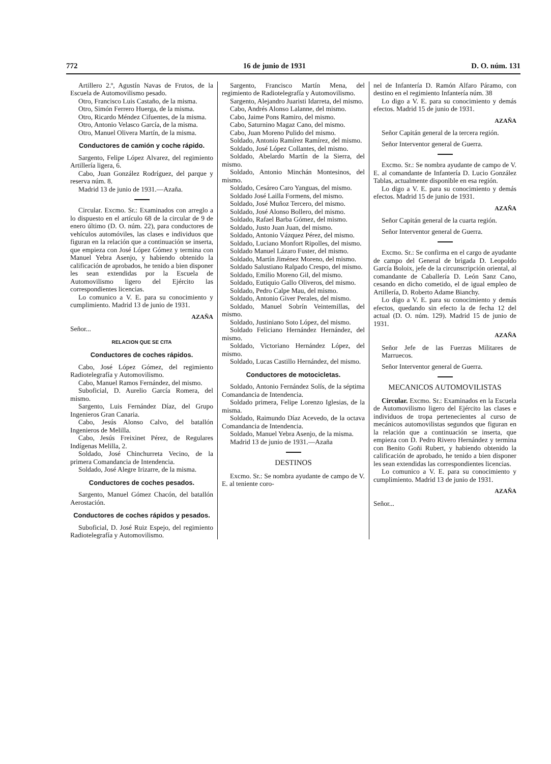772 16 de junio de 1931 D. O. núm. 131
Artillero 2.º, Agustín Navas de Frutos, de la Escuela de Automovilismo pesado.
Otro, Francisco Luis Castaño, de la misma.
Otro, Simón Ferrero Huerga, de la misma.
Otro, Ricardo Méndez Cifuentes, de la misma.
Otro, Antonio Velasco García, de la misma.
Otro, Manuel Olivera Martín, de la misma.
Conductores de camión y coche rápido.
Sargento, Felipe López Alvarez, del regimiento Artillería ligera, 6.
Cabo, Juan González Rodríguez, del parque y reserva núm. 8.
Madrid 13 de junio de 1931.—Azaña.
Circular. Excmo. Sr.: Examinados con arreglo a lo dispuesto en el artículo 68 de la circular de 9 de enero último (D. O. núm. 22), para conductores de vehículos automóviles, las clases e individuos que figuran en la relación que a continuación se inserta, que empieza con José López Gómez y termina con Manuel Yebra Asenjo, y habiendo obtenido la calificación de aprobados, he tenido a bien disponer les sean extendidas por la Escuela de Automovilismo ligero del Ejército las correspondientes licencias.
Lo comunico a V. E. para su conocimiento y cumplimiento. Madrid 13 de junio de 1931.
AZAÑA
Señor...
RELACION QUE SE CITA
Conductores de coches rápidos.
Cabo, José López Gómez, del regimiento Radiotelegrafía y Automovilismo.
Cabo, Manuel Ramos Fernández, del mismo.
Suboficial, D. Aurelio García Romera, del mismo.
Sargento, Luis Fernández Díaz, del Grupo Ingenieros Gran Canaria.
Cabo, Jesús Alonso Calvo, del batallón Ingenieros de Melilla.
Cabo, Jesús Freixinet Pérez, de Regulares Indígenas Melilla, 2.
Soldado, José Chinchurreta Vecino, de la primera Comandancia de Intendencia.
Soldado, José Alegre Irizarre, de la misma.
Conductores de coches pesados.
Sargento, Manuel Gómez Chacón, del batallón Aerostación.
Conductores de coches rápidos y pesados.
Suboficial, D. José Ruiz Espejo, del regimiento Radiotelegrafía y Automovilismo.
Sargento, Francisco Martín Mena, del regimiento de Radiotelegrafía y Automovilismo.
Sargento, Alejandro Juaristi Idarreta, del mismo.
Cabo, Andrés Alonso Lalanne, del mismo.
Cabo, Jaime Pons Ramiro, del mismo.
Cabo, Saturnino Magaz Cano, del mismo.
Cabo, Juan Moreno Pulido del mismo.
Soldado, Antonio Ramírez Ramírez, del mismo.
Soldado, José López Collantes, del mismo.
Soldado, Abelardo Martín de la Sierra, del mismo.
Soldado, Antonio Minchán Montesinos, del mismo.
Soldado, Cesáreo Caro Yanguas, del mismo.
Soldado José Lailla Formens, del mismo.
Soldado, José Muñoz Tercero, del mismo.
Soldado, José Alonso Bollero, del mismo.
Soldado, Rafael Barba Gómez, del mismo.
Soldado, Justo Juan Juan, del mismo.
Soldado, Antonio Vázquez Pérez, del mismo.
Soldado, Luciano Monfort Ripolles, del mismo.
Soldado Manuel Lázaro Fuster, del mismo.
Soldado, Martín Jiménez Moreno, del mismo.
Soldado Salustiano Ralpado Crespo, del mismo.
Soldado, Emilio Moreno Gil, del mismo.
Soldado, Eutiquio Gallo Oliveros, del mismo.
Soldado, Pedro Calpe Mau, del mismo.
Soldado, Antonio Giver Perales, del mismo.
Soldado, Manuel Sobrín Veintemillas, del mismo.
Soldado, Justiniano Soto López, del mismo.
Soldado Feliciano Hernández Hernández, del mismo.
Soldado, Victoriano Hernández López, del mismo.
Soldado, Lucas Castillo Hernández, del mismo.
Conductores de motocicletas.
Soldado, Antonio Fernández Solís, de la séptima Comandancia de Intendencia.
Soldado primera, Felipe Lorenzo Iglesias, de la misma.
Soldado, Raimundo Díaz Acevedo, de la octava Comandancia de Intendencia.
Soldado, Manuel Yebra Asenjo, de la misma.
Madrid 13 de junio de 1931.—Azaña
DESTINOS
Excmo. Sr.: Se nombra ayudante de campo de V. E. al teniente coro-
nel de Infantería D. Ramón Alfaro Páramo, con destino en el regimiento Infantería núm. 38
Lo digo a V. E. para su conocimiento y demás efectos. Madrid 15 de junio de 1931.
AZAÑA
Señor Capitán general de la tercera región.
Señor Interventor general de Guerra.
Excmo. Sr.: Se nombra ayudante de campo de V. E. al comandante de Infantería D. Lucio González Tablas, actualmente disponible en esa región.
Lo digo a V. E. para su conocimiento y demás efectos. Madrid 15 de junio de 1931.
AZAÑA
Señor Capitán general de la cuarta región.
Señor Interventor general de Guerra.
Excmo. Sr.: Se confirma en el cargo de ayudante de campo del General de brigada D. Leopoldo García Boloix, jefe de la circunscripción oriental, al comandante de Caballería D. León Sanz Cano, cesando en dicho cometido, el de igual empleo de Artillería, D. Roberto Adame Bianchy.
Lo digo a V. E. para su conocimiento y demás efectos, quedando sin efecto la de fecha 12 del actual (D. O. núm. 129). Madrid 15 de junio de 1931.
AZAÑA
Señor Jefe de las Fuerzas Militares de Marruecos.
Señor Interventor general de Guerra.
MECANICOS AUTOMOVILISTAS
Circular. Excmo. Sr.: Examinados en la Escuela de Automovilismo ligero del Ejército las clases e individuos de tropa pertenecientes al curso de mecánicos automovilistas segundos que figuran en la relación que a continuación se inserta, que empieza con D. Pedro Rivero Hernández y termina con Benito Goñi Rubert, y habiendo obtenido la calificación de aprobado, he tenido a bien disponer les sean extendidas las correspondientes licencias.
Lo comunico a V. E. para su conocimiento y cumplimiento. Madrid 13 de junio de 1931.
AZAÑA
Señor...